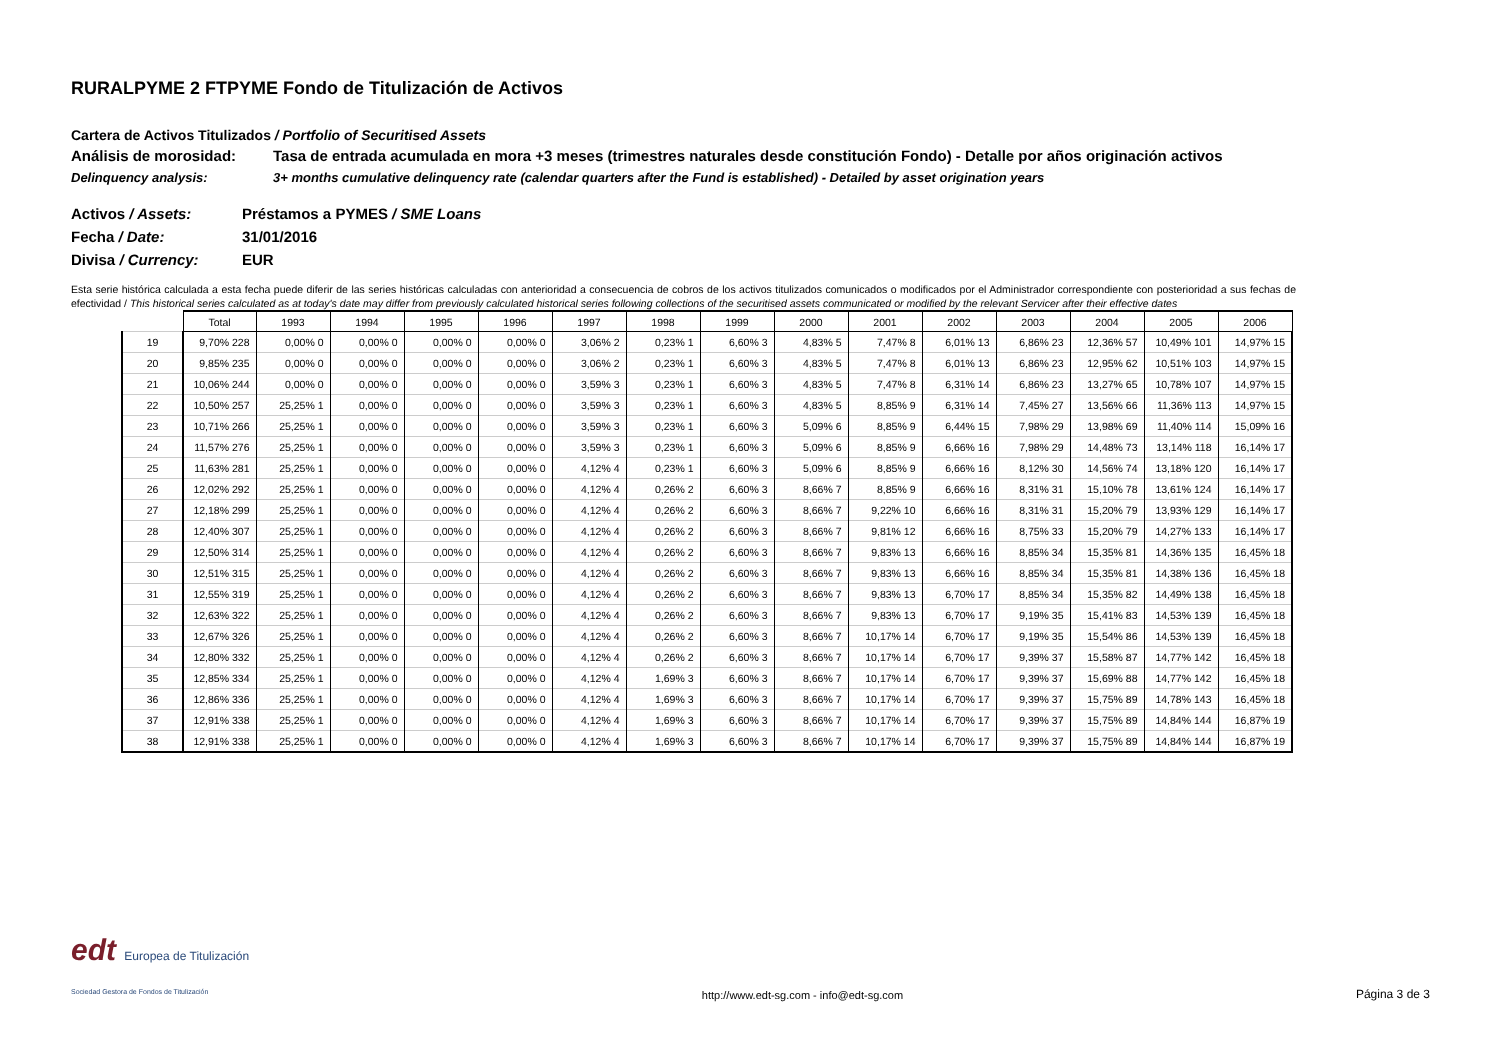RURALPYME 2 FTPYME Fondo de Titulización de Activos
Cartera de Activos Titulizados / Portfolio of Securitised Assets
Análisis de morosidad: Tasa de entrada acumulada en mora +3 meses (trimestres naturales desde constitución Fondo) - Detalle por años originación activos
Delinquency analysis: 3+ months cumulative delinquency rate (calendar quarters after the Fund is established) - Detailed by asset origination years
Activos / Assets: Préstamos a PYMES / SME Loans
Fecha / Date: 31/01/2016
Divisa / Currency: EUR
Esta serie histórica calculada a esta fecha puede diferir de las series históricas calculadas con anterioridad a consecuencia de cobros de los activos titulizados comunicados o modificados por el Administrador correspondiente con posterioridad a sus fechas de efectividad / This historical series calculated as at today's date may differ from previously calculated historical series following collections of the securitised assets communicated or modified by the relevant Servicer after their effective dates
| | Total | 1993 | 1994 | 1995 | 1996 | 1997 | 1998 | 1999 | 2000 | 2001 | 2002 | 2003 | 2004 | 2005 | 2006 |
| 19 | 9,70% 228 | 0,00% 0 | 0,00% 0 | 0,00% 0 | 0,00% 0 | 3,06% 2 | 0,23% 1 | 6,60% 3 | 4,83% 5 | 7,47% 8 | 6,01% 13 | 6,86% 23 | 12,36% 57 | 10,49% 101 | 14,97% 15 |
| 20 | 9,85% 235 | 0,00% 0 | 0,00% 0 | 0,00% 0 | 0,00% 0 | 3,06% 2 | 0,23% 1 | 6,60% 3 | 4,83% 5 | 7,47% 8 | 6,01% 13 | 6,86% 23 | 12,95% 62 | 10,51% 103 | 14,97% 15 |
| 21 | 10,06% 244 | 0,00% 0 | 0,00% 0 | 0,00% 0 | 0,00% 0 | 3,59% 3 | 0,23% 1 | 6,60% 3 | 4,83% 5 | 7,47% 8 | 6,31% 14 | 6,86% 23 | 13,27% 65 | 10,78% 107 | 14,97% 15 |
| 22 | 10,50% 257 | 25,25% 1 | 0,00% 0 | 0,00% 0 | 0,00% 0 | 3,59% 3 | 0,23% 1 | 6,60% 3 | 4,83% 5 | 8,85% 9 | 6,31% 14 | 7,45% 27 | 13,56% 66 | 11,36% 113 | 14,97% 15 |
| 23 | 10,71% 266 | 25,25% 1 | 0,00% 0 | 0,00% 0 | 0,00% 0 | 3,59% 3 | 0,23% 1 | 6,60% 3 | 5,09% 6 | 8,85% 9 | 6,44% 15 | 7,98% 29 | 13,98% 69 | 11,40% 114 | 15,09% 16 |
| 24 | 11,57% 276 | 25,25% 1 | 0,00% 0 | 0,00% 0 | 0,00% 0 | 3,59% 3 | 0,23% 1 | 6,60% 3 | 5,09% 6 | 8,85% 9 | 6,66% 16 | 7,98% 29 | 14,48% 73 | 13,14% 118 | 16,14% 17 |
| 25 | 11,63% 281 | 25,25% 1 | 0,00% 0 | 0,00% 0 | 0,00% 0 | 4,12% 4 | 0,23% 1 | 6,60% 3 | 5,09% 6 | 8,85% 9 | 6,66% 16 | 8,12% 30 | 14,56% 74 | 13,18% 120 | 16,14% 17 |
| 26 | 12,02% 292 | 25,25% 1 | 0,00% 0 | 0,00% 0 | 0,00% 0 | 4,12% 4 | 0,26% 2 | 6,60% 3 | 8,66% 7 | 8,85% 9 | 6,66% 16 | 8,31% 31 | 15,10% 78 | 13,61% 124 | 16,14% 17 |
| 27 | 12,18% 299 | 25,25% 1 | 0,00% 0 | 0,00% 0 | 0,00% 0 | 4,12% 4 | 0,26% 2 | 6,60% 3 | 8,66% 7 | 9,22% 10 | 6,66% 16 | 8,31% 31 | 15,20% 79 | 13,93% 129 | 16,14% 17 |
| 28 | 12,40% 307 | 25,25% 1 | 0,00% 0 | 0,00% 0 | 0,00% 0 | 4,12% 4 | 0,26% 2 | 6,60% 3 | 8,66% 7 | 9,81% 12 | 6,66% 16 | 8,75% 33 | 15,20% 79 | 14,27% 133 | 16,14% 17 |
| 29 | 12,50% 314 | 25,25% 1 | 0,00% 0 | 0,00% 0 | 0,00% 0 | 4,12% 4 | 0,26% 2 | 6,60% 3 | 8,66% 7 | 9,83% 13 | 6,66% 16 | 8,85% 34 | 15,35% 81 | 14,36% 135 | 16,45% 18 |
| 30 | 12,51% 315 | 25,25% 1 | 0,00% 0 | 0,00% 0 | 0,00% 0 | 4,12% 4 | 0,26% 2 | 6,60% 3 | 8,66% 7 | 9,83% 13 | 6,66% 16 | 8,85% 34 | 15,35% 81 | 14,38% 136 | 16,45% 18 |
| 31 | 12,55% 319 | 25,25% 1 | 0,00% 0 | 0,00% 0 | 0,00% 0 | 4,12% 4 | 0,26% 2 | 6,60% 3 | 8,66% 7 | 9,83% 13 | 6,70% 17 | 8,85% 34 | 15,35% 82 | 14,49% 138 | 16,45% 18 |
| 32 | 12,63% 322 | 25,25% 1 | 0,00% 0 | 0,00% 0 | 0,00% 0 | 4,12% 4 | 0,26% 2 | 6,60% 3 | 8,66% 7 | 9,83% 13 | 6,70% 17 | 9,19% 35 | 15,41% 83 | 14,53% 139 | 16,45% 18 |
| 33 | 12,67% 326 | 25,25% 1 | 0,00% 0 | 0,00% 0 | 0,00% 0 | 4,12% 4 | 0,26% 2 | 6,60% 3 | 8,66% 7 | 10,17% 14 | 6,70% 17 | 9,19% 35 | 15,54% 86 | 14,53% 139 | 16,45% 18 |
| 34 | 12,80% 332 | 25,25% 1 | 0,00% 0 | 0,00% 0 | 0,00% 0 | 4,12% 4 | 0,26% 2 | 6,60% 3 | 8,66% 7 | 10,17% 14 | 6,70% 17 | 9,39% 37 | 15,58% 87 | 14,77% 142 | 16,45% 18 |
| 35 | 12,85% 334 | 25,25% 1 | 0,00% 0 | 0,00% 0 | 0,00% 0 | 4,12% 4 | 1,69% 3 | 6,60% 3 | 8,66% 7 | 10,17% 14 | 6,70% 17 | 9,39% 37 | 15,69% 88 | 14,77% 142 | 16,45% 18 |
| 36 | 12,86% 336 | 25,25% 1 | 0,00% 0 | 0,00% 0 | 0,00% 0 | 4,12% 4 | 1,69% 3 | 6,60% 3 | 8,66% 7 | 10,17% 14 | 6,70% 17 | 9,39% 37 | 15,75% 89 | 14,78% 143 | 16,45% 18 |
| 37 | 12,91% 338 | 25,25% 1 | 0,00% 0 | 0,00% 0 | 0,00% 0 | 4,12% 4 | 1,69% 3 | 6,60% 3 | 8,66% 7 | 10,17% 14 | 6,70% 17 | 9,39% 37 | 15,75% 89 | 14,84% 144 | 16,87% 19 |
| 38 | 12,91% 338 | 25,25% 1 | 0,00% 0 | 0,00% 0 | 0,00% 0 | 4,12% 4 | 1,69% 3 | 6,60% 3 | 8,66% 7 | 10,17% 14 | 6,70% 17 | 9,39% 37 | 15,75% 89 | 14,84% 144 | 16,87% 19 |
edt Europea de Titulización
Sociedad Gestora de Fondos de Titulización
http://www.edt-sg.com - info@edt-sg.com
Página 3 de 3